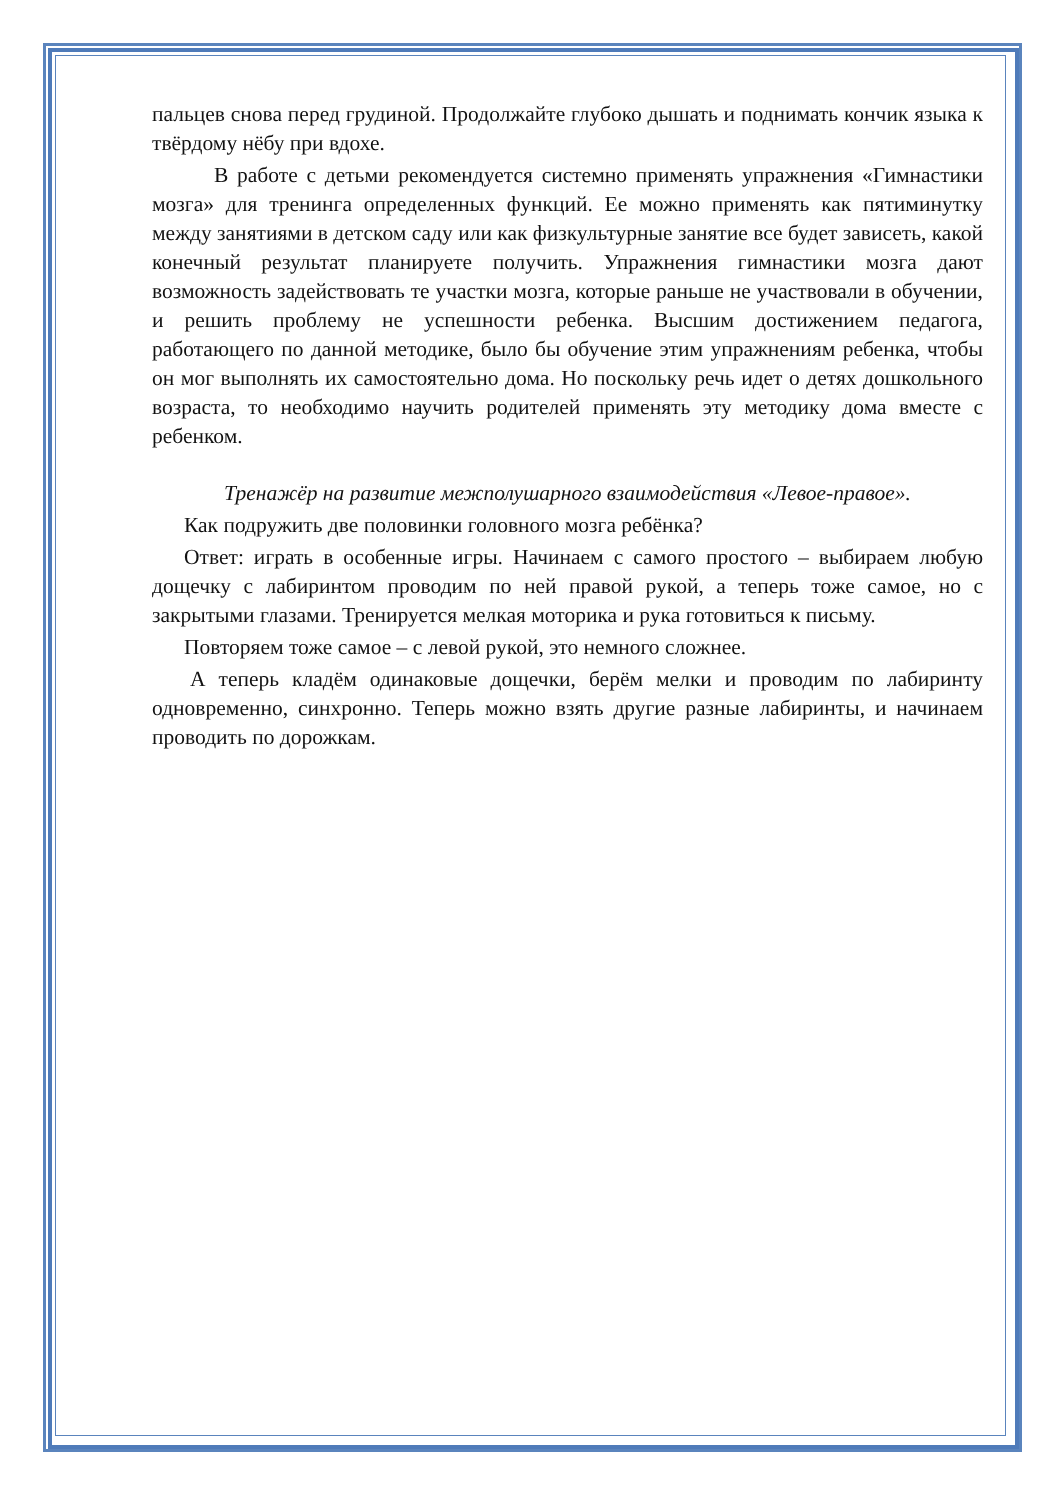пальцев снова перед грудиной. Продолжайте глубоко дышать и поднимать кончик языка к твёрдому нёбу при вдохе.
В работе с детьми рекомендуется системно применять упражнения «Гимнастики мозга» для тренинга определенных функций. Ее можно применять как пятиминутку между занятиями в детском саду или как физкультурные занятие все будет зависеть, какой конечный результат планируете получить. Упражнения гимнастики мозга дают возможность задействовать те участки мозга, которые раньше не участвовали в обучении, и решить проблему не успешности ребенка. Высшим достижением педагога, работающего по данной методике, было бы обучение этим упражнениям ребенка, чтобы он мог выполнять их самостоятельно дома. Но поскольку речь идет о детях дошкольного возраста, то необходимо научить родителей применять эту методику дома вместе с ребенком.
Тренажёр на развитие межполушарного взаимодействия «Левое-правое».
Как подружить две половинки головного мозга ребёнка?
Ответ: играть в особенные игры. Начинаем с самого простого – выбираем любую дощечку с лабиринтом проводим по ней правой рукой, а теперь тоже самое, но с закрытыми глазами. Тренируется мелкая моторика и рука готовиться к письму.
Повторяем тоже самое – с левой рукой, это немного сложнее.
А теперь кладём одинаковые дощечки, берём мелки и проводим по лабиринту одновременно, синхронно. Теперь можно взять другие разные лабиринты, и начинаем проводить по дорожкам.